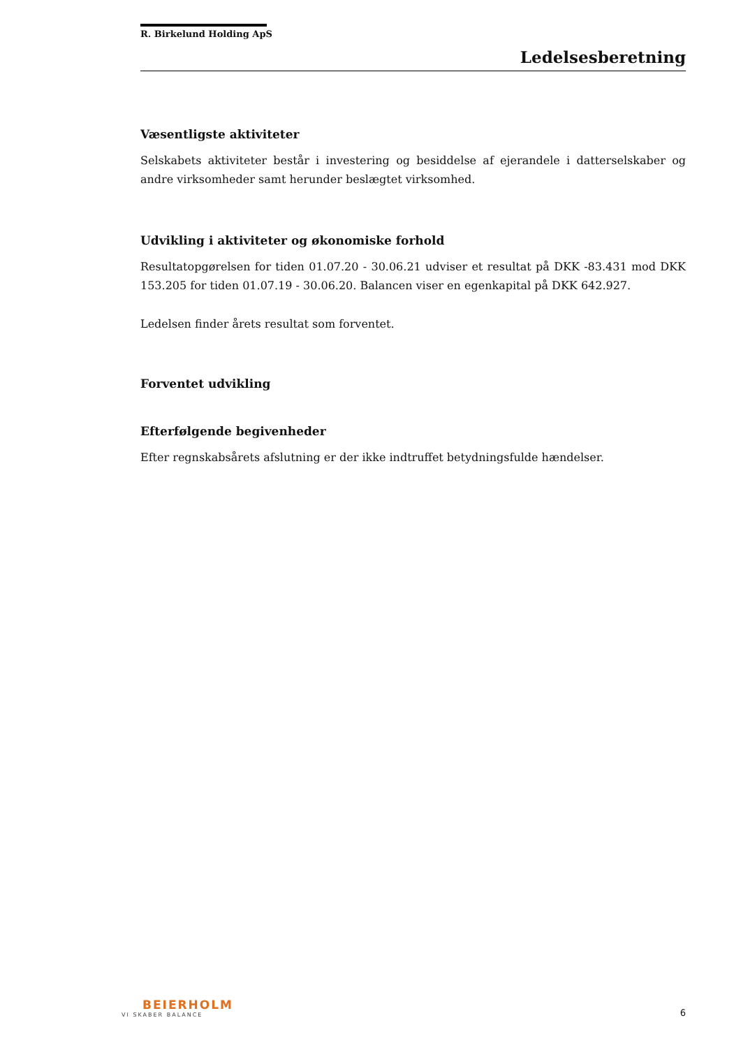R. Birkelund Holding ApS
Ledelsesberetning
Væsentligste aktiviteter
Selskabets aktiviteter består i investering og besiddelse af ejerandele i datterselskaber og andre virksomheder samt herunder beslægtet virksomhed.
Udvikling i aktiviteter og økonomiske forhold
Resultatopgørelsen for tiden 01.07.20 - 30.06.21 udviser et resultat på DKK -83.431 mod DKK 153.205 for tiden 01.07.19 - 30.06.20. Balancen viser en egenkapital på DKK 642.927.
Ledelsen finder årets resultat som forventet.
Forventet udvikling
Efterfølgende begivenheder
Efter regnskabsårets afslutning er der ikke indtruffet betydningsfulde hændelser.
BEIERHOLM
VI SKABER BALANCE
6